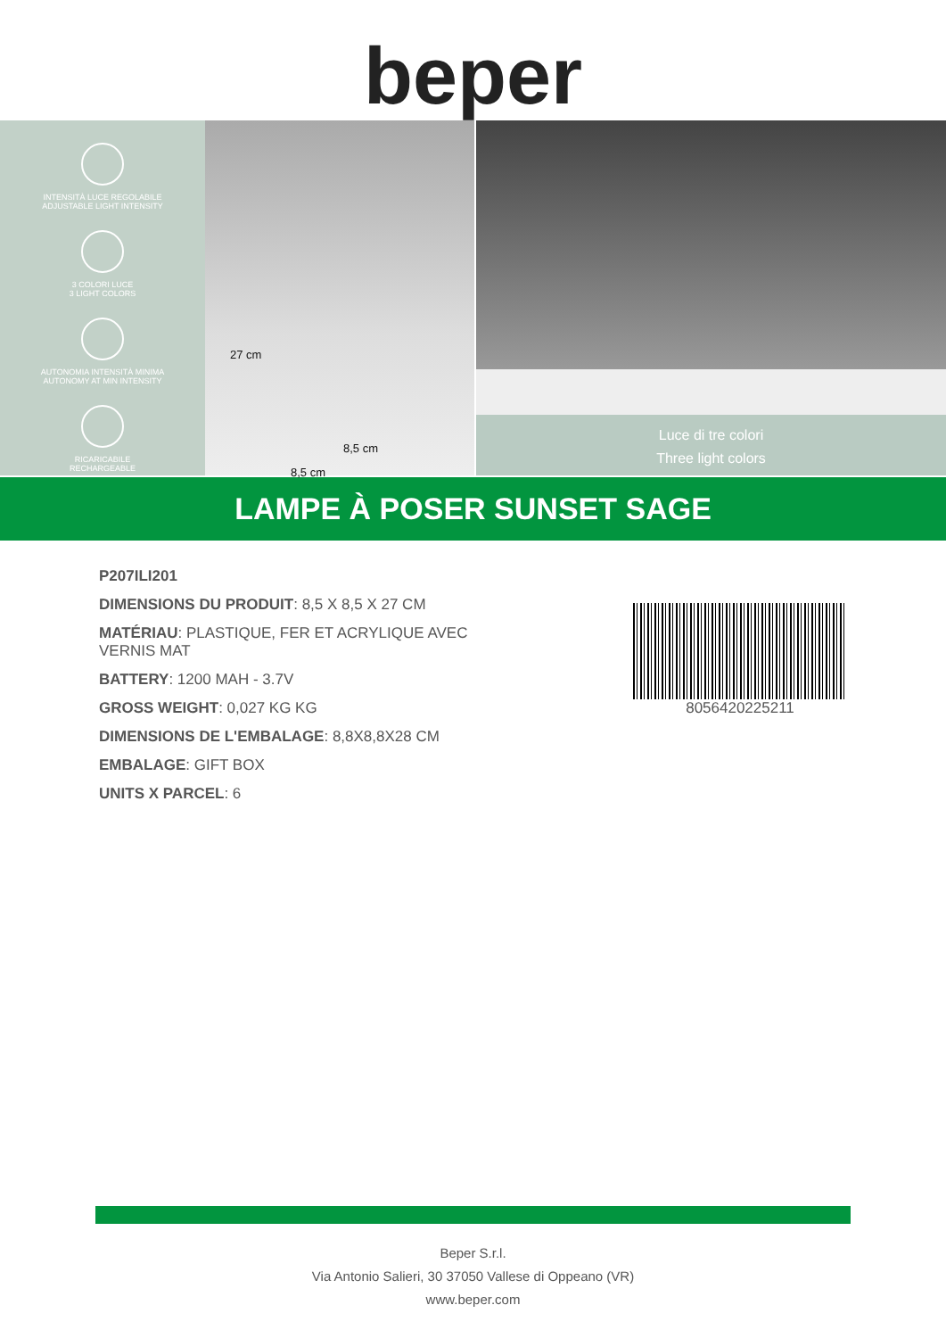beper
INTENSITÀ LUCE REGOLABILE
ADJUSTABLE LIGHT INTENSITY
3 COLORI LUCE
3 LIGHT COLORS
AUTONOMIA INTENSITÀ MINIMA
AUTONOMY AT MIN INTENSITY
RICARICABILE
RECHARGEABLE
27 cm
8,5 cm
8,5 cm
Luce di tre colori
Three light colors
LAMPE À POSER SUNSET SAGE
P207ILI201
DIMENSIONS DU PRODUIT: 8,5 X 8,5 X 27 CM
MATÉRIAU: PLASTIQUE, FER ET ACRYLIQUE AVEC VERNIS MAT
BATTERY: 1200 MAH - 3.7V
GROSS WEIGHT: 0,027 KG KG
DIMENSIONS DE L'EMBALAGE: 8,8X8,8X28 CM
EMBALAGE: GIFT BOX
UNITS X PARCEL: 6
8056420225211
Beper S.r.l.
Via Antonio Salieri, 30 37050 Vallese di Oppeano (VR)
www.beper.com